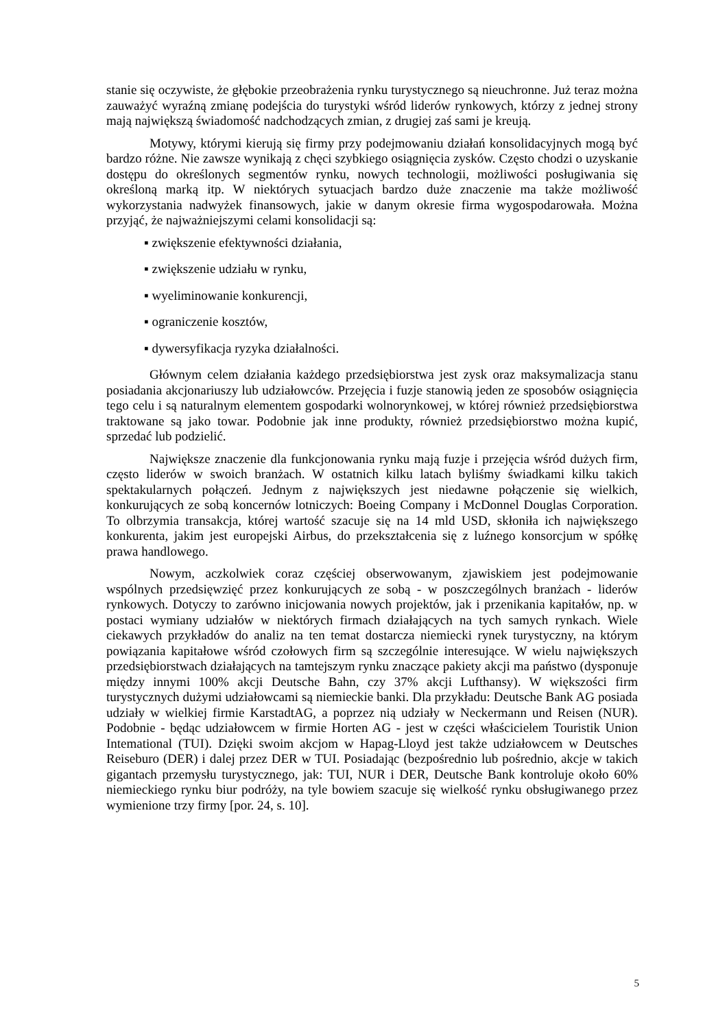stanie się oczywiste, że głębokie przeobrażenia rynku turystycznego są nieuchronne. Już teraz można zauważyć wyraźną zmianę podejścia do turystyki wśród liderów rynkowych, którzy z jednej strony mają największą świadomość nadchodzących zmian, z drugiej zaś sami je kreują.
Motywy, którymi kierują się firmy przy podejmowaniu działań konsolidacyjnych mogą być bardzo różne. Nie zawsze wynikają z chęci szybkiego osiągnięcia zysków. Często chodzi o uzyskanie dostępu do określonych segmentów rynku, nowych technologii, możliwości posługiwania się określoną marką itp. W niektórych sytuacjach bardzo duże znaczenie ma także możliwość wykorzystania nadwyżek finansowych, jakie w danym okresie firma wygospodarowała. Można przyjąć, że najważniejszymi celami konsolidacji są:
▪ zwiększenie efektywności działania,
▪ zwiększenie udziału w rynku,
▪ wyeliminowanie konkurencji,
▪ ograniczenie kosztów,
▪ dywersyfikacja ryzyka działalności.
Głównym celem działania każdego przedsiębiorstwa jest zysk oraz maksymalizacja stanu posiadania akcjonariuszy lub udziałowców. Przejęcia i fuzje stanowią jeden ze sposobów osiągnięcia tego celu i są naturalnym elementem gospodarki wolnorynkowej, w której również przedsiębiorstwa traktowane są jako towar. Podobnie jak inne produkty, również przedsiębiorstwo można kupić, sprzedać lub podzielić.
Największe znaczenie dla funkcjonowania rynku mają fuzje i przejęcia wśród dużych firm, często liderów w swoich branżach. W ostatnich kilku latach byliśmy świadkami kilku takich spektakularnych połączeń. Jednym z największych jest niedawne połączenie się wielkich, konkurujących ze sobą koncernów lotniczych: Boeing Company i McDonnel Douglas Corporation. To olbrzymia transakcja, której wartość szacuje się na 14 mld USD, skłoniła ich największego konkurenta, jakim jest europejski Airbus, do przekształcenia się z luźnego konsorcjum w spółkę prawa handlowego.
Nowym, aczkolwiek coraz częściej obserwowanym, zjawiskiem jest podejmowanie wspólnych przedsięwzięć przez konkurujących ze sobą - w poszczególnych branżach - liderów rynkowych. Dotyczy to zarówno inicjowania nowych projektów, jak i przenikania kapitałów, np. w postaci wymiany udziałów w niektórych firmach działających na tych samych rynkach. Wiele ciekawych przykładów do analiz na ten temat dostarcza niemiecki rynek turystyczny, na którym powiązania kapitałowe wśród czołowych firm są szczególnie interesujące. W wielu największych przedsiębiorstwach działających na tamtejszym rynku znaczące pakiety akcji ma państwo (dysponuje między innymi 100% akcji Deutsche Bahn, czy 37% akcji Lufthansy). W większości firm turystycznych dużymi udziałowcami są niemieckie banki. Dla przykładu: Deutsche Bank AG posiada udziały w wielkiej firmie KarstadtAG, a poprzez nią udziały w Neckermann und Reisen (NUR). Podobnie - będąc udziałowcem w firmie Horten AG - jest w części właścicielem Touristik Union Intemational (TUI). Dzięki swoim akcjom w Hapag-Lloyd jest także udziałowcem w Deutsches Reiseburo (DER) i dalej przez DER w TUI. Posiadając (bezpośrednio lub pośrednio, akcje w takich gigantach przemysłu turystycznego, jak: TUI, NUR i DER, Deutsche Bank kontroluje około 60% niemieckiego rynku biur podróży, na tyle bowiem szacuje się wielkość rynku obsługiwanego przez wymienione trzy firmy [por. 24, s. 10].
5